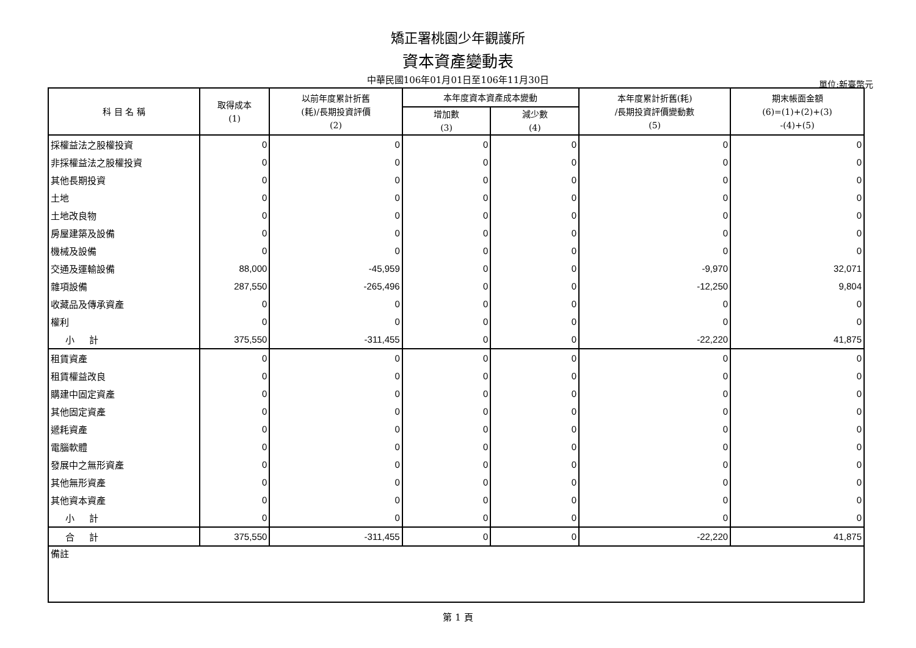矯正署桃園少年觀護所
資本資產變動表
中華民國106年01月01日至106年11月30日 單位:新臺幣元
| 科 目 名 稱 | 取得成本 (1) | 以前年度累計折舊 (耗)/長期投資評價 (2) | 本年度資本資產成本變動 | | 本年度累計折舊(耗) /長期投資評價變動數 (5) | 期末帳面金額 (6)=(1)+(2)+(3) -(4)+(5) |
| --- | --- | --- | --- | --- | --- | --- |
| | | | 增加數 (3) | 減少數 (4) | | |
| 採權益法之股權投資 | 0 | 0 | 0 | 0 | 0 | 0 |
| 非採權益法之股權投資 | 0 | 0 | 0 | 0 | 0 | 0 |
| 其他長期投資 | 0 | 0 | 0 | 0 | 0 | 0 |
| 土地 | 0 | 0 | 0 | 0 | 0 | 0 |
| 土地改良物 | 0 | 0 | 0 | 0 | 0 | 0 |
| 房屋建築及設備 | 0 | 0 | 0 | 0 | 0 | 0 |
| 機械及設備 | 0 | 0 | 0 | 0 | 0 | 0 |
| 交通及運輸設備 | 88,000 | -45,959 | 0 | 0 | -9,970 | 32,071 |
| 雜項設備 | 287,550 | -265,496 | 0 | 0 | -12,250 | 9,804 |
| 收藏品及傳承資產 | 0 | 0 | 0 | 0 | 0 | 0 |
| 權利 | 0 | 0 | 0 | 0 | 0 | 0 |
| 小 計 | 375,550 | -311,455 | 0 | 0 | -22,220 | 41,875 |
| 租賃資產 | 0 | 0 | 0 | 0 | 0 | 0 |
| 租賃權益改良 | 0 | 0 | 0 | 0 | 0 | 0 |
| 購建中固定資產 | 0 | 0 | 0 | 0 | 0 | 0 |
| 其他固定資產 | 0 | 0 | 0 | 0 | 0 | 0 |
| 遞耗資產 | 0 | 0 | 0 | 0 | 0 | 0 |
| 電腦軟體 | 0 | 0 | 0 | 0 | 0 | 0 |
| 發展中之無形資產 | 0 | 0 | 0 | 0 | 0 | 0 |
| 其他無形資產 | 0 | 0 | 0 | 0 | 0 | 0 |
| 其他資本資產 | 0 | 0 | 0 | 0 | 0 | 0 |
| 小 計 | 0 | 0 | 0 | 0 | 0 | 0 |
| 合 計 | 375,550 | -311,455 | 0 | 0 | -22,220 | 41,875 |
| 備註 | | | | | | |
第 1 頁